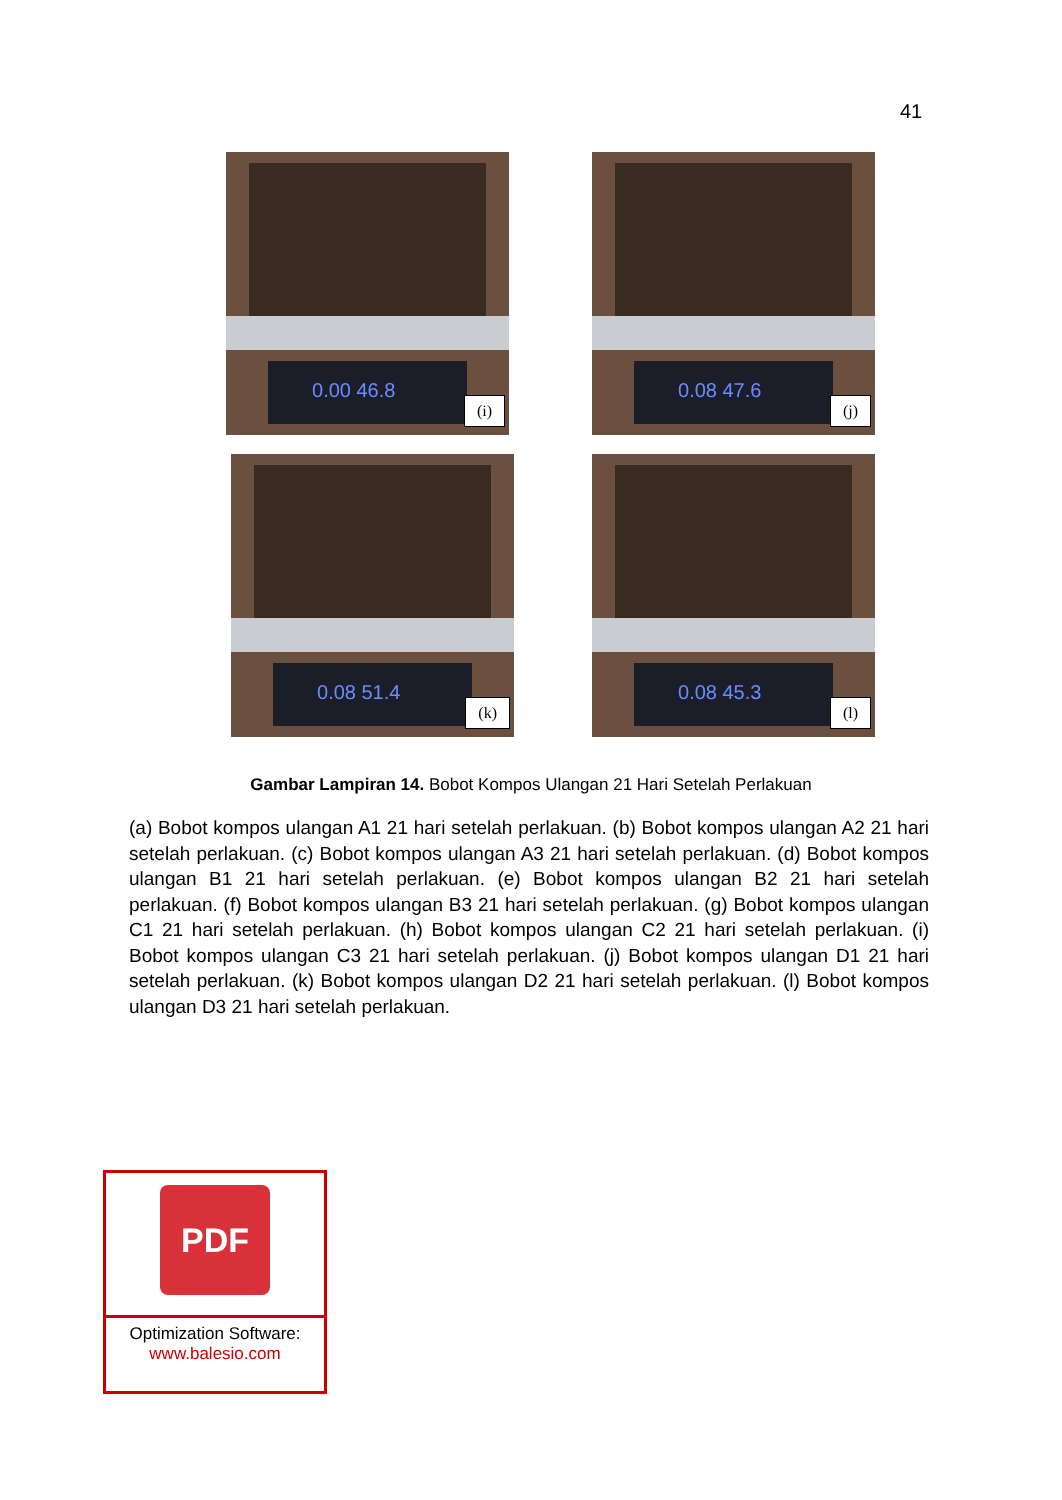41
0.00 46.8
(i)
0.08 47.6
(j)
0.08 51.4
(k)
0.08 45.3
(l)
Gambar Lampiran 14. Bobot Kompos Ulangan 21 Hari Setelah Perlakuan
(a) Bobot kompos ulangan A1 21 hari setelah perlakuan. (b) Bobot kompos ulangan A2 21 hari setelah perlakuan. (c) Bobot kompos ulangan A3 21 hari setelah perlakuan. (d) Bobot kompos ulangan B1 21 hari setelah perlakuan. (e) Bobot kompos ulangan B2 21 hari setelah perlakuan. (f) Bobot kompos ulangan B3 21 hari setelah perlakuan. (g) Bobot kompos ulangan C1 21 hari setelah perlakuan. (h) Bobot kompos ulangan C2 21 hari setelah perlakuan. (i) Bobot kompos ulangan C3 21 hari setelah perlakuan. (j) Bobot kompos ulangan D1 21 hari setelah perlakuan. (k) Bobot kompos ulangan D2 21 hari setelah perlakuan. (l) Bobot kompos ulangan D3 21 hari setelah perlakuan.
PDF
Optimization Software:
www.balesio.com